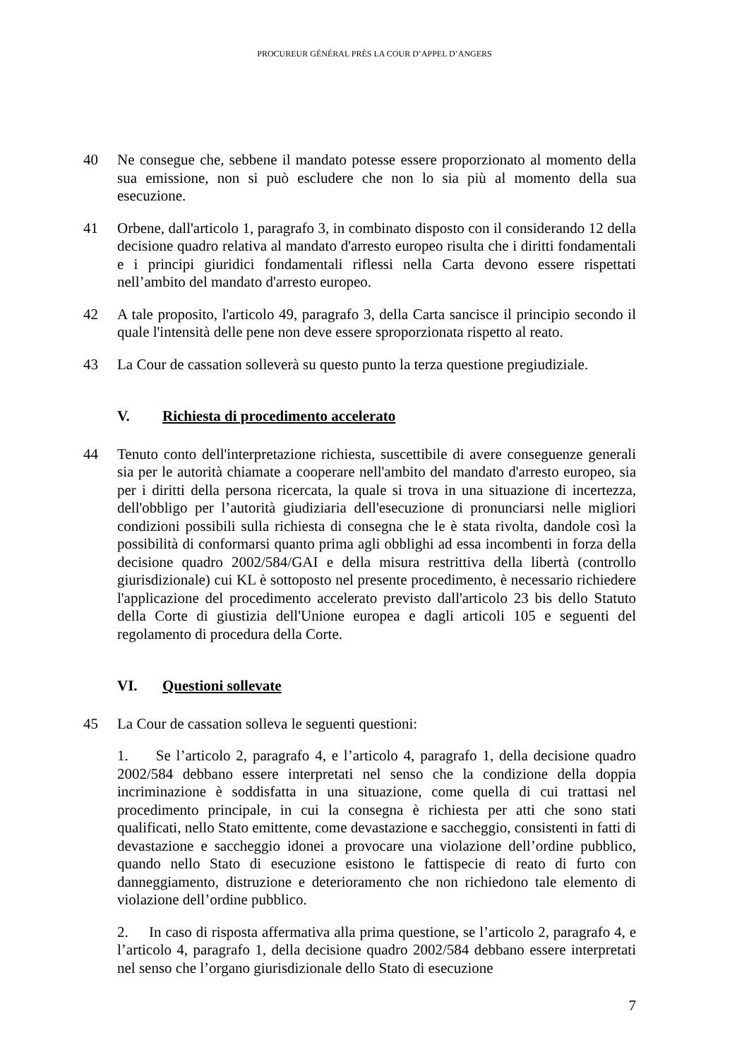PROCUREUR GÉNÉRAL PRÈS LA COUR D’APPEL D’ANGERS
40 Ne consegue che, sebbene il mandato potesse essere proporzionato al momento della sua emissione, non si può escludere che non lo sia più al momento della sua esecuzione.
41 Orbene, dall'articolo 1, paragrafo 3, in combinato disposto con il considerando 12 della decisione quadro relativa al mandato d'arresto europeo risulta che i diritti fondamentali e i principi giuridici fondamentali riflessi nella Carta devono essere rispettati nell’ambito del mandato d'arresto europeo.
42 A tale proposito, l'articolo 49, paragrafo 3, della Carta sancisce il principio secondo il quale l'intensità delle pene non deve essere sproporzionata rispetto al reato.
43 La Cour de cassation solleverà su questo punto la terza questione pregiudiziale.
V. Richiesta di procedimento accelerato
44 Tenuto conto dell'interpretazione richiesta, suscettibile di avere conseguenze generali sia per le autorità chiamate a cooperare nell'ambito del mandato d'arresto europeo, sia per i diritti della persona ricercata, la quale si trova in una situazione di incertezza, dell'obbligo per l’autorità giudiziaria dell'esecuzione di pronunciarsi nelle migliori condizioni possibili sulla richiesta di consegna che le è stata rivolta, dandole così la possibilità di conformarsi quanto prima agli obblighi ad essa incombenti in forza della decisione quadro 2002/584/GAI e della misura restrittiva della libertà (controllo giurisdizionale) cui KL è sottoposto nel presente procedimento, è necessario richiedere l'applicazione del procedimento accelerato previsto dall'articolo 23 bis dello Statuto della Corte di giustizia dell'Unione europea e dagli articoli 105 e seguenti del regolamento di procedura della Corte.
VI. Questioni sollevate
45 La Cour de cassation solleva le seguenti questioni:
1. Se l’articolo 2, paragrafo 4, e l’articolo 4, paragrafo 1, della decisione quadro 2002/584 debbano essere interpretati nel senso che la condizione della doppia incriminazione è soddisfatta in una situazione, come quella di cui trattasi nel procedimento principale, in cui la consegna è richiesta per atti che sono stati qualificati, nello Stato emittente, come devastazione e saccheggio, consistenti in fatti di devastazione e saccheggio idonei a provocare una violazione dell’ordine pubblico, quando nello Stato di esecuzione esistono le fattispecie di reato di furto con danneggiamento, distruzione e deterioramento che non richiedono tale elemento di violazione dell’ordine pubblico.
2. In caso di risposta affermativa alla prima questione, se l’articolo 2, paragrafo 4, e l’articolo 4, paragrafo 1, della decisione quadro 2002/584 debbano essere interpretati nel senso che l’organo giurisdizionale dello Stato di esecuzione
7